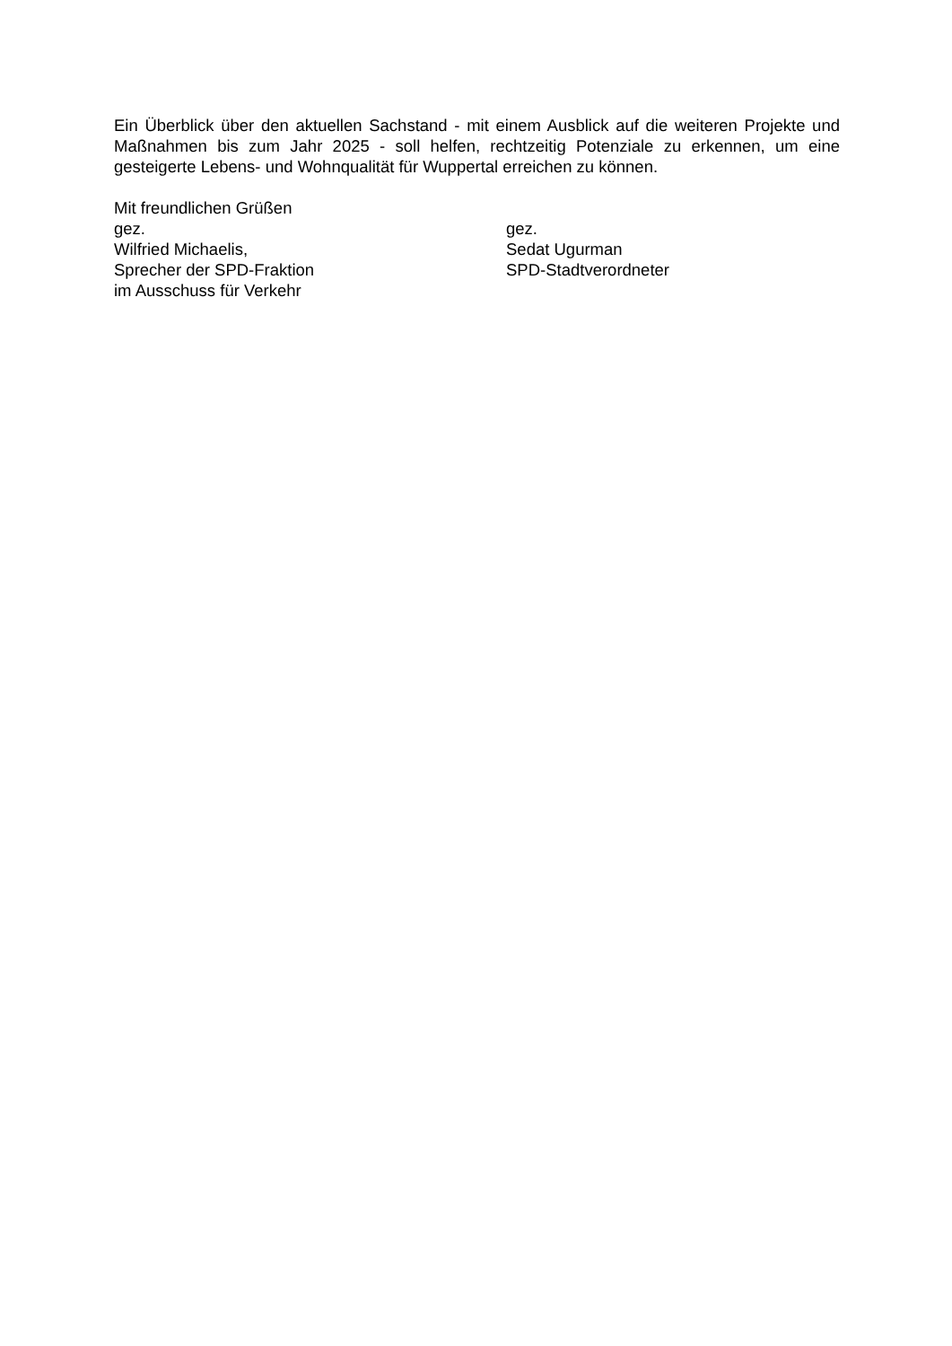Ein Überblick über den aktuellen Sachstand - mit einem Ausblick auf die weiteren Projekte und Maßnahmen bis zum Jahr 2025 - soll helfen, rechtzeitig Potenziale zu erkennen, um eine gesteigerte Lebens- und Wohnqualität für Wuppertal erreichen zu können.
Mit freundlichen Grüßen
gez.
Wilfried Michaelis,
Sprecher der SPD-Fraktion
im Ausschuss für Verkehr
gez.
Sedat Ugurman
SPD-Stadtverordneter